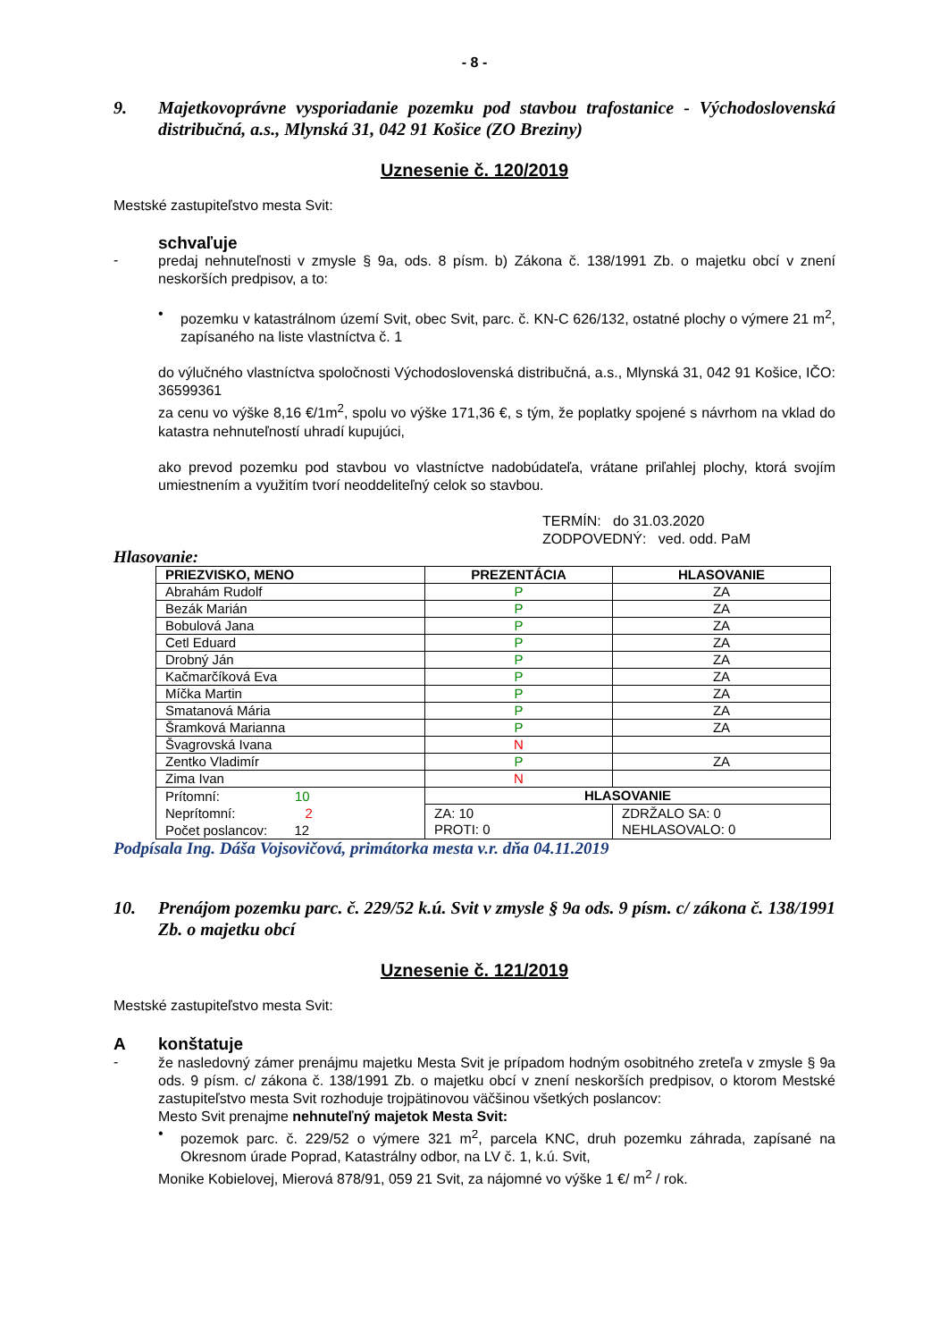- 8 -
9. Majetkovoprávne vysporiadanie pozemku pod stavbou trafostanice - Východoslovenská distribučná, a.s., Mlynská 31, 042 91 Košice (ZO Breziny)
Uznesenie č. 120/2019
Mestské zastupiteľstvo mesta Svit:
schvaľuje
-
predaj nehnuteľnosti v zmysle § 9a, ods. 8 písm. b) Zákona č. 138/1991 Zb. o majetku obcí v znení neskorších predpisov, a to:
•
pozemku v katastrálnom území Svit, obec Svit, parc. č. KN-C 626/132, ostatné plochy o výmere 21 m<sup>2</sup>, zapísaného na liste vlastníctva č. 1
do výlučného vlastníctva spoločnosti Východoslovenská distribučná, a.s., Mlynská 31, 042 91 Košice, IČO: 36599361
za cenu vo výške 8,16 €/1m<sup>2</sup>, spolu vo výške 171,36 €, s tým, že poplatky spojené s návrhom na vklad do katastra nehnuteľností uhradí kupujúci,
ako prevod pozemku pod stavbou vo vlastníctve nadobúdateľa, vrátane priľahlej plochy, ktorá svojím umiestnením a využitím tvorí neoddeliteľný celok so stavbou.
TERMÍN: do 31.03.2020
ZODPOVEDNÝ: ved. odd. PaM
Hlasovanie:
| PRIEZVISKO, MENO | PREZENTÁCIA | HLASOVANIE |
| --- | --- | --- |
| Abrahám Rudolf | P | ZA |
| Bezák Marián | P | ZA |
| Bobulová Jana | P | ZA |
| Cetl Eduard | P | ZA |
| Drobný Ján | P | ZA |
| Kačmarčíková Eva | P | ZA |
| Míčka Martin | P | ZA |
| Smatanová Mária | P | ZA |
| Šramková Marianna | P | ZA |
| Švagrovská Ivana | N | |
| Zentko Vladimír | P | ZA |
| Zima Ivan | N | |
| Prítomní: 10 Neprítomní: 2 Počet poslancov: 12 | HLASOVANIE | |
| | ZA: 10 PROTI: 0 | ZDRŽALO SA: 0 NEHLASOVALO: 0 |
Podpísala Ing. Dáša Vojsovičová, primátorka mesta v.r. dňa 04.11.2019
10. Prenájom pozemku parc. č. 229/52 k.ú. Svit v zmysle § 9a ods. 9 písm. c/ zákona č. 138/1991 Zb. o majetku obcí
Uznesenie č. 121/2019
Mestské zastupiteľstvo mesta Svit:
Akonštatuje
-
že nasledovný zámer prenájmu majetku Mesta Svit je prípadom hodným osobitného zreteľa v zmysle § 9a ods. 9 písm. c/ zákona č. 138/1991 Zb. o majetku obcí v znení neskorších predpisov, o ktorom Mestské zastupiteľstvo mesta Svit rozhoduje trojpätinovou väčšinou všetkých poslancov:
Mesto Svit prenajme nehnuteľný majetok Mesta Svit:
•
pozemok parc. č. 229/52 o výmere 321 m<sup>2</sup>, parcela KNC, druh pozemku záhrada, zapísané na Okresnom úrade Poprad, Katastrálny odbor, na LV č. 1, k.ú. Svit,
Monike Kobielovej, Mierová 878/91, 059 21 Svit, za nájomné vo výške 1 €/ m<sup>2</sup> / rok.